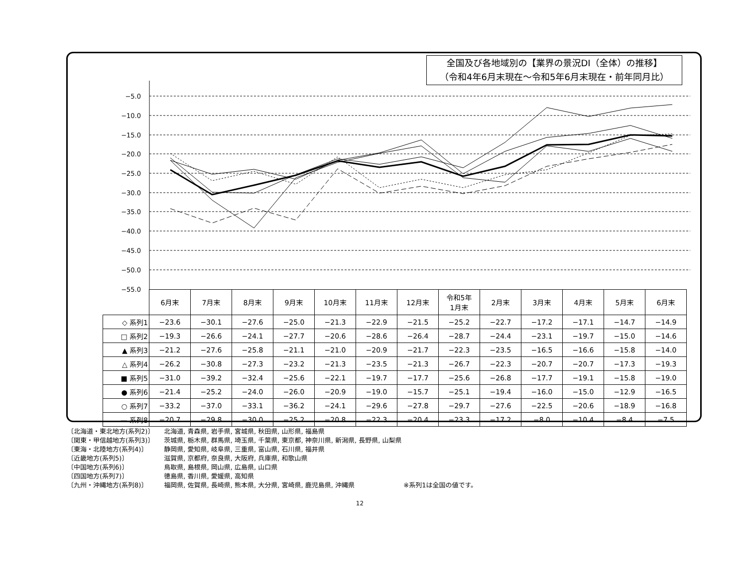全国及び各地域別の【業界の景況DI（全体）の推移】
（令和4年6月末現在～令和5年6月末現在・前年同月比）
−5.0
−10.0
−15.0
−20.0
−25.0
−30.0
−35.0
−40.0
−45.0
−50.0
−55.0
| | 6月末 | 7月末 | 8月末 | 9月末 | 10月末 | 11月末 | 12月末 | 令和5年 1月末 | 2月末 | 3月末 | 4月末 | 5月末 | 6月末 |
| --- | --- | --- | --- | --- | --- | --- | --- | --- | --- | --- | --- | --- | --- |
| ◇ 系列1 | −23.6 | −30.1 | −27.6 | −25.0 | −21.3 | −22.9 | −21.5 | −25.2 | −22.7 | −17.2 | −17.1 | −14.7 | −14.9 |
| □ 系列2 | −19.3 | −26.6 | −24.1 | −27.7 | −20.6 | −28.6 | −26.4 | −28.7 | −24.4 | −23.1 | −19.7 | −15.0 | −14.6 |
| ▲ 系列3 | −21.2 | −27.6 | −25.8 | −21.1 | −21.0 | −20.9 | −21.7 | −22.3 | −23.5 | −16.5 | −16.6 | −15.8 | −14.0 |
| △ 系列4 | −26.2 | −30.8 | −27.3 | −23.2 | −21.3 | −23.5 | −21.3 | −26.7 | −22.3 | −20.7 | −20.7 | −17.3 | −19.3 |
| ■ 系列5 | −31.0 | −39.2 | −32.4 | −25.6 | −22.1 | −19.7 | −17.7 | −25.6 | −26.8 | −17.7 | −19.1 | −15.8 | −19.0 |
| ● 系列6 | −21.4 | −25.2 | −24.0 | −26.0 | −20.9 | −19.0 | −15.7 | −25.1 | −19.4 | −16.0 | −15.0 | −12.9 | −16.5 |
| ○ 系列7 | −33.2 | −37.0 | −33.1 | −36.2 | −24.1 | −29.6 | −27.8 | −29.7 | −27.6 | −22.5 | −20.6 | −18.9 | −16.8 |
| — 系列8 | −20.7 | −29.8 | −30.0 | −25.2 | −20.8 | −22.3 | −20.4 | −23.3 | −17.2 | −8.0 | −10.4 | −8.4 | −7.5 |
〔北海道・東北地方(系列2)〕 北海道, 青森県, 岩手県, 宮城県, 秋田県, 山形県, 福島県
〔関東・甲信越地方(系列3)〕 茨城県, 栃木県, 群馬県, 埼玉県, 千葉県, 東京都, 神奈川県, 新潟県, 長野県, 山梨県
〔東海・北陸地方(系列4)〕 静岡県, 愛知県, 岐阜県, 三重県, 富山県, 石川県, 福井県
〔近畿地方(系列5)〕 滋賀県, 京都府, 奈良県, 大阪府, 兵庫県, 和歌山県
〔中国地方(系列6)〕 鳥取県, 島根県, 岡山県, 広島県, 山口県
〔四国地方(系列7)〕 徳島県, 香川県, 愛媛県, 高知県
〔九州・沖縄地方(系列8)〕 福岡県, 佐賀県, 長崎県, 熊本県, 大分県, 宮崎県, 鹿児島県, 沖縄県 ※系列1は全国の値です。
12